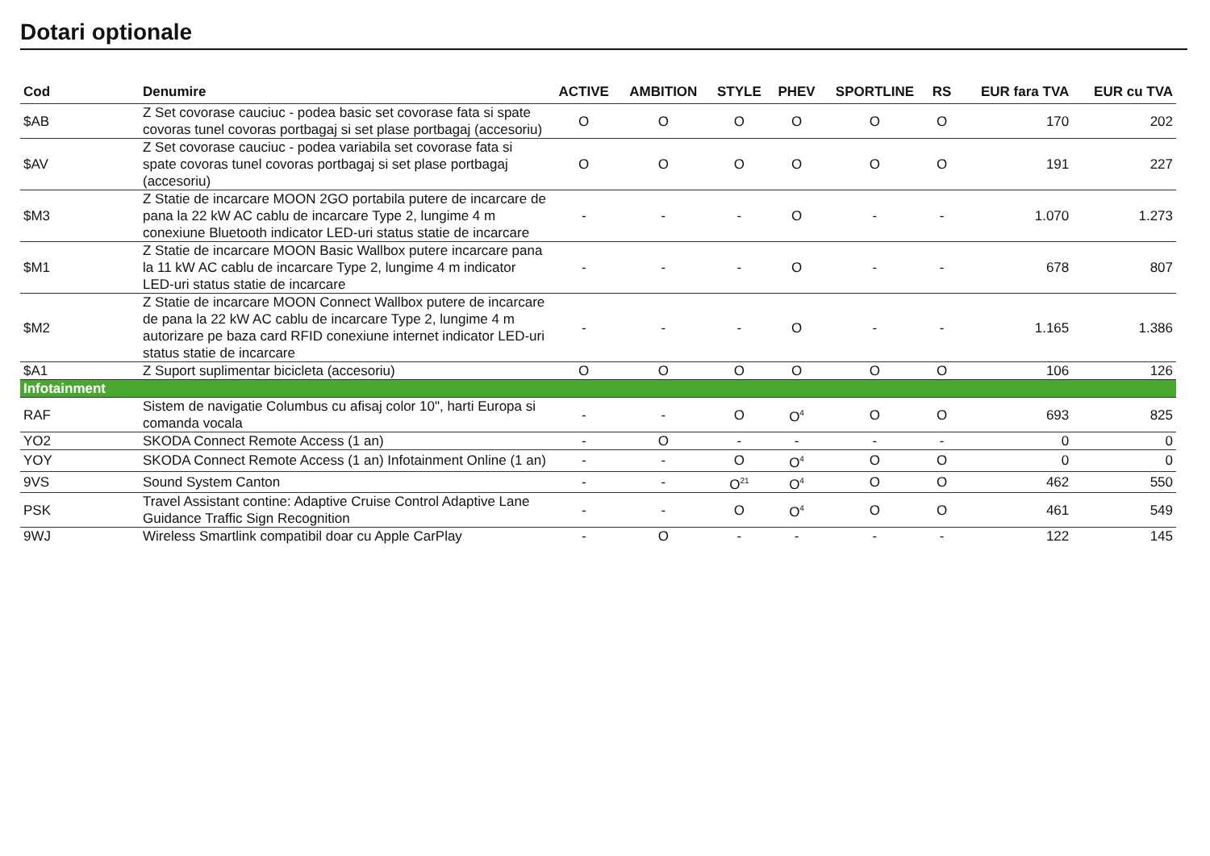Dotari optionale
| Cod | Denumire | ACTIVE | AMBITION | STYLE | PHEV | SPORTLINE | RS | EUR fara TVA | EUR cu TVA |
| --- | --- | --- | --- | --- | --- | --- | --- | --- | --- |
| $AB | Z Set covorase cauciuc - podea basic set covorase fata si spate covoras tunel covoras portbagaj si set plase portbagaj (accesoriu) | O | O | O | O | O | O | 170 | 202 |
| $AV | Z Set covorase cauciuc - podea variabila set covorase fata si spate covoras tunel covoras portbagaj si set plase portbagaj (accesoriu) | O | O | O | O | O | O | 191 | 227 |
| $M3 | Z Statie de incarcare MOON 2GO portabila putere de incarcare de pana la 22 kW AC cablu de incarcare Type 2, lungime 4 m conexiune Bluetooth indicator LED-uri status statie de incarcare | - | - | - | O | - | - | 1.070 | 1.273 |
| $M1 | Z Statie de incarcare MOON Basic Wallbox putere incarcare pana la 11 kW AC cablu de incarcare Type 2, lungime 4 m indicator LED-uri status statie de incarcare | - | - | - | O | - | - | 678 | 807 |
| $M2 | Z Statie de incarcare MOON Connect Wallbox putere de incarcare de pana la 22 kW AC cablu de incarcare Type 2, lungime 4 m autorizare pe baza card RFID conexiune internet indicator LED-uri status statie de incarcare | - | - | - | O | - | - | 1.165 | 1.386 |
| $A1 | Z Suport suplimentar bicicleta (accesoriu) | O | O | O | O | O | O | 106 | 126 |
| Infotainment | | | | | | | | | |
| RAF | Sistem de navigatie Columbus cu afisaj color 10", harti Europa si comanda vocala | - | - | O | O<sup>4</sup> | O | O | 693 | 825 |
| YO2 | SKODA Connect Remote Access (1 an) | - | O | - | - | - | - | 0 | 0 |
| YOY | SKODA Connect Remote Access (1 an) Infotainment Online (1 an) | - | - | O | O<sup>4</sup> | O | O | 0 | 0 |
| 9VS | Sound System Canton | - | - | O<sup>21</sup> | O<sup>4</sup> | O | O | 462 | 550 |
| PSK | Travel Assistant contine: Adaptive Cruise Control Adaptive Lane Guidance Traffic Sign Recognition | - | - | O | O<sup>4</sup> | O | O | 461 | 549 |
| 9WJ | Wireless Smartlink compatibil doar cu Apple CarPlay | - | O | - | - | - | - | 122 | 145 |